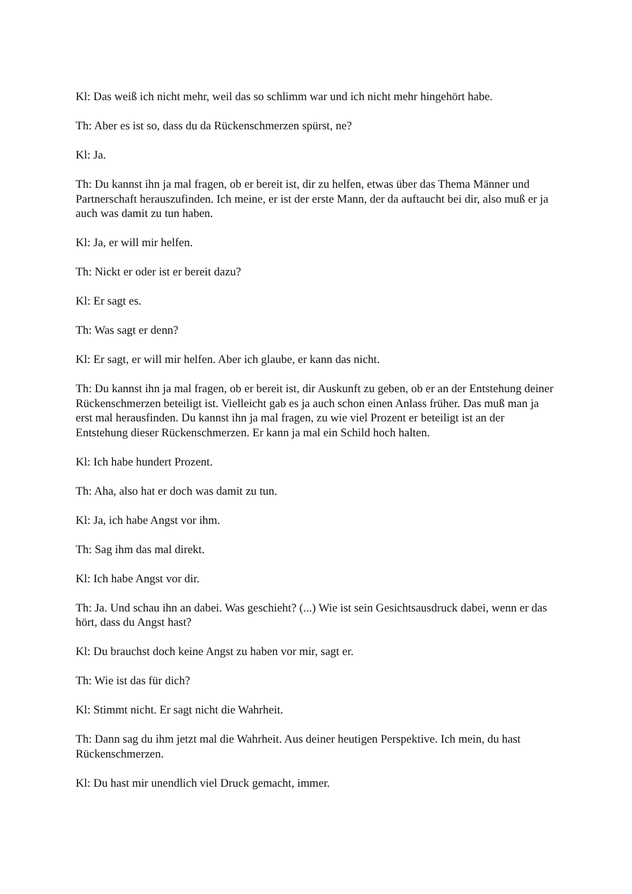Kl: Das weiß ich nicht mehr, weil das so schlimm war und ich nicht mehr hingehört habe.
Th: Aber es ist so, dass du da Rückenschmerzen spürst, ne?
Kl: Ja.
Th: Du kannst ihn ja mal fragen, ob er bereit ist, dir zu helfen, etwas über das Thema Männer und Partnerschaft herauszufinden. Ich meine, er ist der erste Mann, der da auftaucht bei dir, also muß er ja auch was damit zu tun haben.
Kl: Ja, er will mir helfen.
Th: Nickt er oder ist er bereit dazu?
Kl: Er sagt es.
Th: Was sagt er denn?
Kl: Er sagt, er will mir helfen. Aber ich glaube, er kann das nicht.
Th: Du kannst ihn ja mal fragen, ob er bereit ist, dir Auskunft zu geben, ob er an der Entstehung deiner Rückenschmerzen beteiligt ist. Vielleicht gab es ja auch schon einen Anlass früher. Das muß man ja erst mal herausfinden. Du kannst ihn ja mal fragen, zu wie viel Prozent er beteiligt ist an der Entstehung dieser Rückenschmerzen. Er kann ja mal ein Schild hoch halten.
Kl: Ich habe hundert Prozent.
Th: Aha, also hat er doch was damit zu tun.
Kl: Ja, ich habe Angst vor ihm.
Th: Sag ihm das mal direkt.
Kl: Ich habe Angst vor dir.
Th: Ja. Und schau ihn an dabei. Was geschieht? (...) Wie ist sein Gesichtsausdruck dabei, wenn er das hört, dass du Angst hast?
Kl: Du brauchst doch keine Angst zu haben vor mir, sagt er.
Th: Wie ist das für dich?
Kl: Stimmt nicht. Er sagt nicht die Wahrheit.
Th: Dann sag du ihm jetzt mal die Wahrheit. Aus deiner heutigen Perspektive. Ich mein, du hast Rückenschmerzen.
Kl: Du hast mir unendlich viel Druck gemacht, immer.